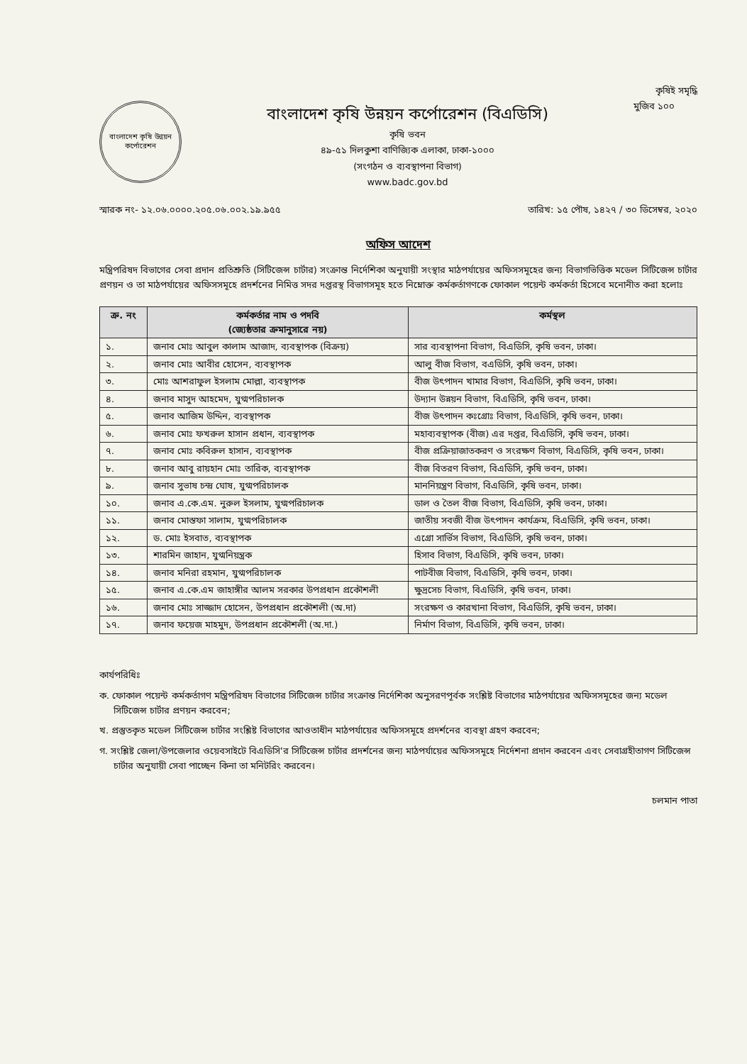কৃষিই সমৃদ্ধি
বাংলাদেশ কৃষি উন্নয়ন কর্পোরেশন
বাংলাদেশ কৃষি উন্নয়ন কর্পোরেশন (বিএডিসি)
কৃষি ভবন
৪৯-৫১ দিলকুশা বাণিজ্যিক এলাকা, ঢাকা-১০০০
(সংগঠন ও ব্যবস্থাপনা বিভাগ)
www.badc.gov.bd
মুজিব ১০০
স্মারক নং- ১২.০৬.০০০০.২০৫.০৬.০০২.১৯.৯৫৫ তারিখ: ১৫ পৌষ, ১৪২৭ / ৩০ ডিসেম্বর, ২০২০
অফিস আদেশ
মন্ত্রিপরিষদ বিভাগের সেবা প্রদান প্রতিশ্রুতি (সিটিজেন্স চার্টার) সংক্রান্ত নির্দেশিকা অনুযায়ী সংস্থার মাঠপর্যায়ের অফিসসমূহের জন্য বিভাগভিত্তিক মডেল সিটিজেন্স চার্টার প্রণয়ন ও তা মাঠপর্যায়ের অফিসসমূহে প্রদর্শনের নিমিত্ত সদর দপ্তরস্থ বিভাগসমূহ হতে নিম্নোক্ত কর্মকর্তাগণকে ফোকাল পয়েন্ট কর্মকর্তা হিসেবে মনোনীত করা হলোঃ
| ক্র. নং | কর্মকর্তার নাম ও পদবি (জ্যেষ্ঠতার ক্রমানুসারে নয়) | কর্মস্থল |
| --- | --- | --- |
| ১. | জনাব মোঃ আবুল কালাম আজাদ, ব্যবস্থাপক (বিক্রয়) | সার ব্যবস্থাপনা বিভাগ, বিএডিসি, কৃষি ভবন, ঢাকা। |
| ২. | জনাব মোঃ আবীর হোসেন, ব্যবস্থাপক | আলু বীজ বিভাগ, বএডিসি, কৃষি ভবন, ঢাকা। |
| ৩. | মোঃ আশরাফুল ইসলাম মোল্লা, ব্যবস্থাপক | বীজ উৎপাদন খামার বিভাগ, বিএডিসি, কৃষি ভবন, ঢাকা। |
| ৪. | জনাব মাসুদ আহমেদ, যুগ্মপরিচালক | উদ্যান উন্নয়ন বিভাগ, বিএডিসি, কৃষি ভবন, ঢাকা। |
| ৫. | জনাব আজিম উদ্দিন, ব্যবস্থাপক | বীজ উৎপাদন কঃগ্রোঃ বিভাগ, বিএডিসি, কৃষি ভবন, ঢাকা। |
| ৬. | জনাব মোঃ ফখরুল হাসান প্রধান, ব্যবস্থাপক | মহাব্যবস্থাপক (বীজ) এর দপ্তর, বিএডিসি, কৃষি ভবন, ঢাকা। |
| ৭. | জনাব মোঃ কবিরুল হাসান, ব্যবস্থাপক | বীজ প্রক্রিয়াজাতকরণ ও সংরক্ষণ বিভাগ, বিএডিসি, কৃষি ভবন, ঢাকা। |
| ৮. | জনাব আবু রায়হান মোঃ তারিক, ব্যবস্থাপক | বীজ বিতরণ বিভাগ, বিএডিসি, কৃষি ভবন, ঢাকা। |
| ৯. | জনাব সুভাষ চন্দ্র ঘোষ, যুগ্মপরিচালক | মাননিয়ন্ত্রণ বিভাগ, বিএডিসি, কৃষি ভবন, ঢাকা। |
| ১০. | জনাব এ.কে.এম. নুরুল ইসলাম, যুগ্মপরিচালক | ডাল ও তৈল বীজ বিভাগ, বিএডিসি, কৃষি ভবন, ঢাকা। |
| ১১. | জনাব মোস্তফা সালাম, যুগ্মপরিচালক | জাতীয় সবজী বীজ উৎপাদন কার্যক্রম, বিএডিসি, কৃষি ভবন, ঢাকা। |
| ১২. | ড. মোঃ ইসবাত, ব্যবস্থাপক | এগ্রো সার্ভিস বিভাগ, বিএডিসি, কৃষি ভবন, ঢাকা। |
| ১৩. | শারমিন জাহান, যুগ্মনিয়ন্ত্রক | হিসাব বিভাগ, বিএডিসি, কৃষি ভবন, ঢাকা। |
| ১৪. | জনাব মনিরা রহমান, যুগ্মপরিচালক | পাটবীজ বিভাগ, বিএডিসি, কৃষি ভবন, ঢাকা। |
| ১৫. | জনাব এ.কে.এম জাহাঙ্গীর আলম সরকার উপপ্রধান প্রকৌশলী | ক্ষুদ্রসেচ বিভাগ, বিএডিসি, কৃষি ভবন, ঢাকা। |
| ১৬. | জনাব মোঃ সাজ্জাদ হোসেন, উপপ্রধান প্রকৌশলী (অ.দা) | সংরক্ষণ ও কারখানা বিভাগ, বিএডিসি, কৃষি ভবন, ঢাকা। |
| ১৭. | জনাব ফয়েজ মাহমুদ, উপপ্রধান প্রকৌশলী (অ.দা.) | নির্মাণ বিভাগ, বিএডিসি, কৃষি ভবন, ঢাকা। |
কার্যপরিধিঃ
ক. ফোকাল পয়েন্ট কর্মকর্তাগণ মন্ত্রিপরিষদ বিভাগের সিটিজেন্স চার্টার সংক্রান্ত নির্দেশিকা অনুসরণপূর্বক সংশ্লিষ্ট বিভাগের মাঠপর্যায়ের অফিসসমূহের জন্য মডেল সিটিজেন্স চার্টার প্রণয়ন করবেন;
খ. প্রস্তুতকৃত মডেল সিটিজেন্স চার্টার সংশ্লিষ্ট বিভাগের আওতাধীন মাঠপর্যায়ের অফিসসমূহে প্রদর্শনের ব্যবস্থা গ্রহণ করবেন;
গ. সংশ্লিষ্ট জেলা/উপজেলার ওয়েবসাইটে বিএডিসি'র সিটিজেন্স চার্টার প্রদর্শনের জন্য মাঠপর্যায়ের অফিসসমূহে নির্দেশনা প্রদান করবেন এবং সেবাগ্রহীতাগণ সিটিজেন্স চার্টার অনুযায়ী সেবা পাচ্ছেন কিনা তা মনিটরিং করবেন।
চলমান পাতা